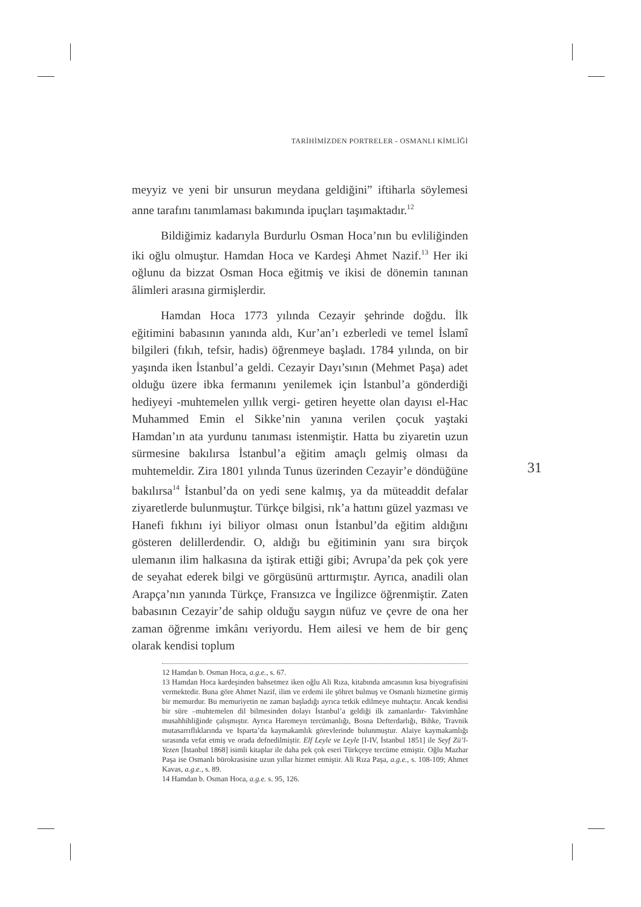TARİHİMİZDEN PORTRELER - OSMANLI KİMLİĞİ
meyyiz ve yeni bir unsurun meydana geldiğini” iftiharla söylemesi anne tarafını tanımlaması bakımında ipuçları taşımaktadır.<sup>12</sup>
Bildiğimiz kadarıyla Burdurlu Osman Hoca’nın bu evliliğinden iki oğlu olmuştur. Hamdan Hoca ve Kardeşi Ahmet Nazif.<sup>13</sup> Her iki oğlunu da bizzat Osman Hoca eğitmiş ve ikisi de dönemin tanınan âlimleri arasına girmişlerdir.
Hamdan Hoca 1773 yılında Cezayir şehrinde doğdu. İlk eğitimini babasının yanında aldı, Kur’an’ı ezberledi ve temel İslamî bilgileri (fıkıh, tefsir, hadis) öğrenmeye başladı. 1784 yılında, on bir yaşında iken İstanbul’a geldi. Cezayir Dayı’sının (Mehmet Paşa) adet olduğu üzere ibka fermanını yenilemek için İstanbul’a gönderdiği hediyeyi -muhtemelen yıllık vergi- getiren heyette olan dayısı el-Hac Muhammed Emin el Sikke’nin yanına verilen çocuk yaştaki Hamdan’ın ata yurdunu tanıması istenmiştir. Hatta bu ziyaretin uzun sürmesine bakılırsa İstanbul’a eğitim amaçlı gelmiş olması da muhtemeldir. Zira 1801 yılında Tunus üzerinden Cezayir’e döndüğüne bakılırsa<sup>14</sup> İstanbul’da on yedi sene kalmış, ya da müteaddit defalar ziyaretlerde bulunmuştur. Türkçe bilgisi, rık’a hattını güzel yazması ve Hanefi fıkhını iyi biliyor olması onun İstanbul’da eğitim aldığını gösteren delillerdendir. O, aldığı bu eğitiminin yanı sıra birçok ulemanın ilim halkasına da iştirak ettiği gibi; Avrupa’da pek çok yere de seyahat ederek bilgi ve görgüsünü arttırmıştır. Ayrıca, anadili olan Arapça’nın yanında Türkçe, Fransızca ve İngilizce öğrenmiştir. Zaten babasının Cezayir’de sahip olduğu saygın nüfuz ve çevre de ona her zaman öğrenme imkânı veriyordu. Hem ailesi ve hem de bir genç olarak kendisi toplum
12 Hamdan b. Osman Hoca, a.g.e., s. 67.
13 Hamdan Hoca kardeşinden bahsetmez iken oğlu Ali Rıza, kitabında amcasının kısa biyografisini vermektedir. Buna göre Ahmet Nazif, ilim ve erdemi ile şöhret bulmuş ve Osmanlı hizmetine girmiş bir memurdur. Bu memuriyetin ne zaman başladığı ayrıca tetkik edilmeye muhtaçtır. Ancak kendisi bir süre –muhtemelen dil bilmesinden dolayı İstanbul’a geldiği ilk zamanlardır- Takvimhâne musahhihliğinde çalışmıştır. Ayrıca Haremeyn tercümanlığı, Bosna Defterdarlığı, Bihke, Travnik mutasarrıflıklarında ve Isparta’da kaymakamlık görevlerinde bulunmuştur. Alaiye kaymakamlığı sırasında vefat etmiş ve orada defnedilmiştir. Elf Leyle ve Leyle [I-IV, İstanbul 1851] ile Seyf Zü’l-Yezen [İstanbul 1868] isimli kitaplar ile daha pek çok eseri Türkçeye tercüme etmiştir. Oğlu Mazhar Paşa ise Osmanlı bürokrasisine uzun yıllar hizmet etmiştir. Ali Rıza Paşa, a.g.e., s. 108-109; Ahmet Kavas, a.g.e., s. 89.
14 Hamdan b. Osman Hoca, a.g.e. s. 95, 126.
31